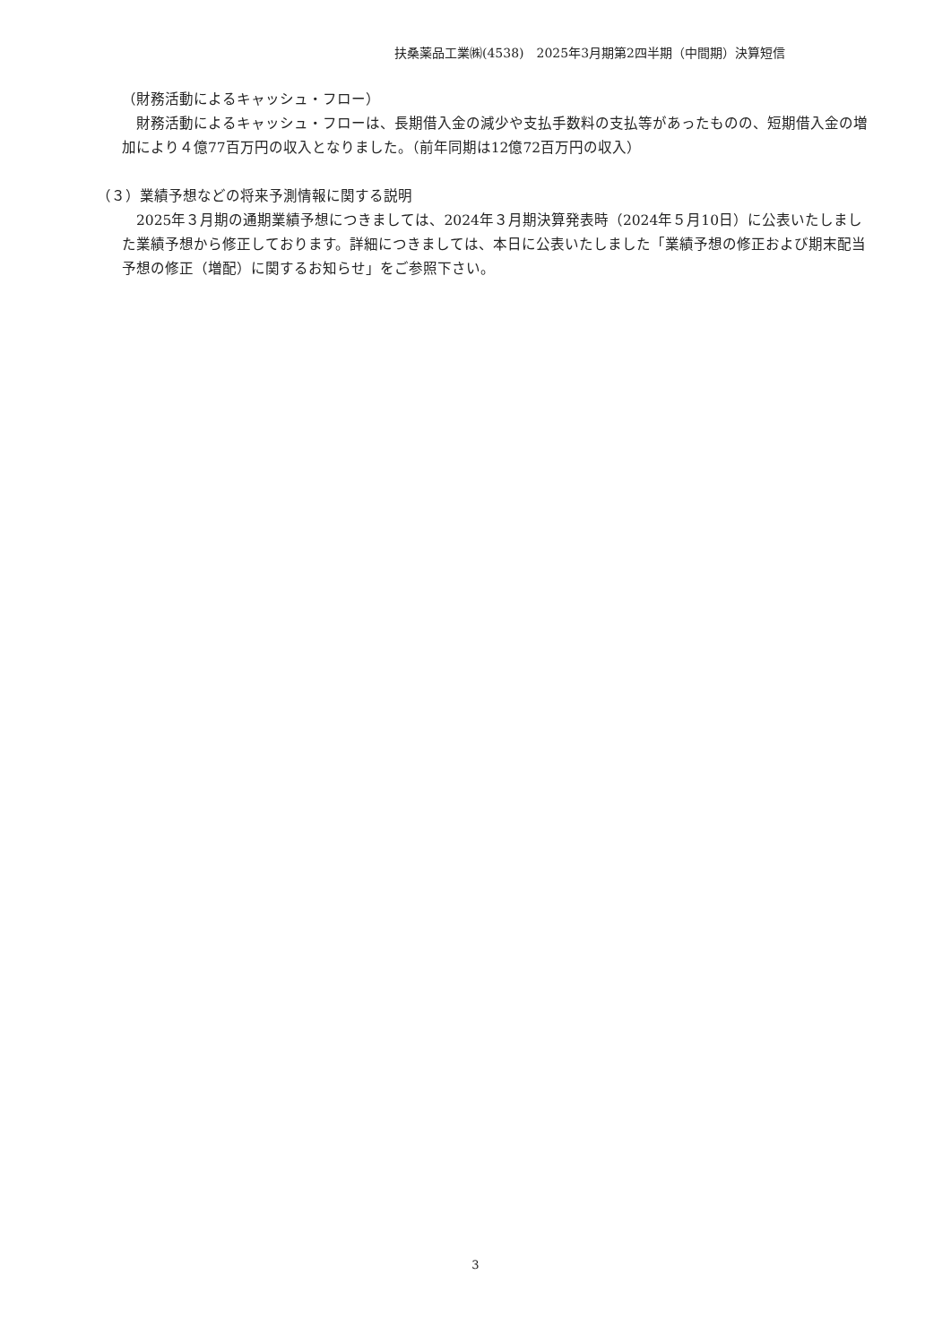扶桑薬品工業㈱(4538)　2025年3月期第2四半期（中間期）決算短信
（財務活動によるキャッシュ・フロー）
　財務活動によるキャッシュ・フローは、長期借入金の減少や支払手数料の支払等があったものの、短期借入金の増加により４億77百万円の収入となりました。（前年同期は12億72百万円の収入）
（３）業績予想などの将来予測情報に関する説明
　2025年３月期の通期業績予想につきましては、2024年３月期決算発表時（2024年５月10日）に公表いたしました業績予想から修正しております。詳細につきましては、本日に公表いたしました「業績予想の修正および期末配当予想の修正（増配）に関するお知らせ」をご参照下さい。
3